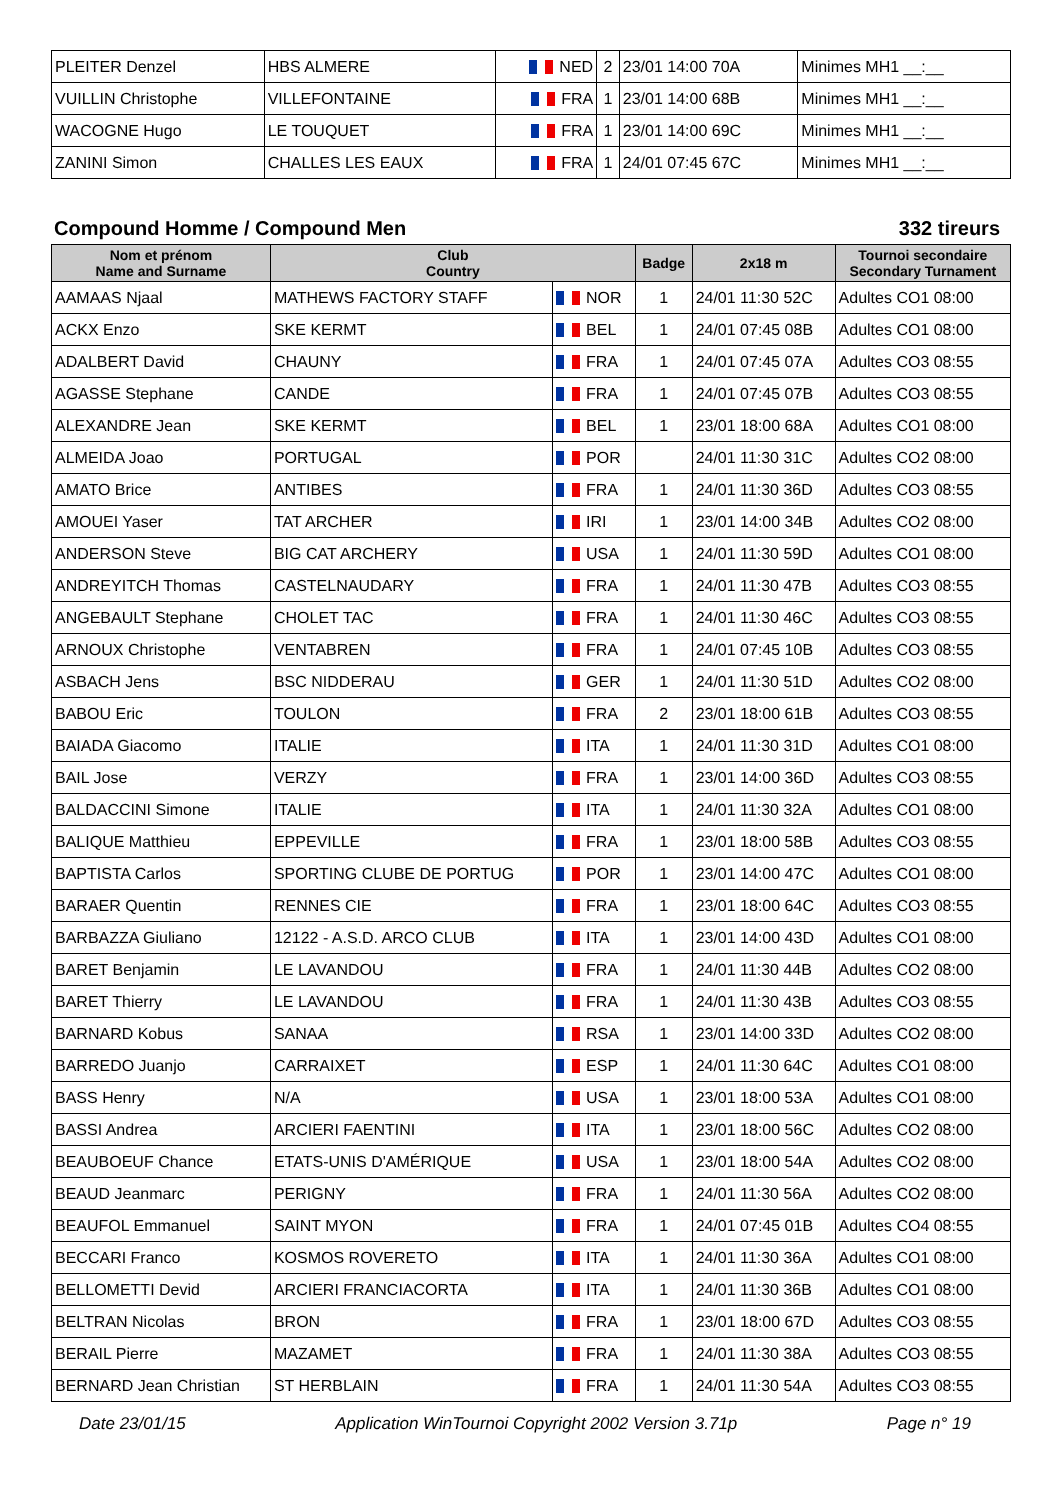| PLEITER Denzel | HBS ALMERE | NED | 2 | 23/01 14:00 70A | Minimes MH1 __:__ |
| VUILLIN Christophe | VILLEFONTAINE | FRA | 1 | 23/01 14:00 68B | Minimes MH1 __:__ |
| WACOGNE Hugo | LE TOUQUET | FRA | 1 | 23/01 14:00 69C | Minimes MH1 __:__ |
| ZANINI Simon | CHALLES LES EAUX | FRA | 1 | 24/01 07:45 67C | Minimes MH1 __:__ |
Compound Homme / Compound Men 332 tireurs
| Nom et prénom Name and Surname | Club Country | | Badge | 2x18 m | Tournoi secondaire Secondary Turnament |
| --- | --- | --- | --- | --- | --- |
| AAMAAS Njaal | MATHEWS FACTORY STAFF | NOR | 1 | 24/01 11:30 52C | Adultes CO1 08:00 |
| ACKX Enzo | SKE KERMT | BEL | 1 | 24/01 07:45 08B | Adultes CO1 08:00 |
| ADALBERT David | CHAUNY | FRA | 1 | 24/01 07:45 07A | Adultes CO3 08:55 |
| AGASSE Stephane | CANDE | FRA | 1 | 24/01 07:45 07B | Adultes CO3 08:55 |
| ALEXANDRE Jean | SKE KERMT | BEL | 1 | 23/01 18:00 68A | Adultes CO1 08:00 |
| ALMEIDA Joao | PORTUGAL | POR | | 24/01 11:30 31C | Adultes CO2 08:00 |
| AMATO Brice | ANTIBES | FRA | 1 | 24/01 11:30 36D | Adultes CO3 08:55 |
| AMOUEI Yaser | TAT ARCHER | IRI | 1 | 23/01 14:00 34B | Adultes CO2 08:00 |
| ANDERSON Steve | BIG CAT ARCHERY | USA | 1 | 24/01 11:30 59D | Adultes CO1 08:00 |
| ANDREYITCH Thomas | CASTELNAUDARY | FRA | 1 | 24/01 11:30 47B | Adultes CO3 08:55 |
| ANGEBAULT Stephane | CHOLET TAC | FRA | 1 | 24/01 11:30 46C | Adultes CO3 08:55 |
| ARNOUX Christophe | VENTABREN | FRA | 1 | 24/01 07:45 10B | Adultes CO3 08:55 |
| ASBACH Jens | BSC NIDDERAU | GER | 1 | 24/01 11:30 51D | Adultes CO2 08:00 |
| BABOU Eric | TOULON | FRA | 2 | 23/01 18:00 61B | Adultes CO3 08:55 |
| BAIADA Giacomo | ITALIE | ITA | 1 | 24/01 11:30 31D | Adultes CO1 08:00 |
| BAIL Jose | VERZY | FRA | 1 | 23/01 14:00 36D | Adultes CO3 08:55 |
| BALDACCINI Simone | ITALIE | ITA | 1 | 24/01 11:30 32A | Adultes CO1 08:00 |
| BALIQUE Matthieu | EPPEVILLE | FRA | 1 | 23/01 18:00 58B | Adultes CO3 08:55 |
| BAPTISTA Carlos | SPORTING CLUBE DE PORTUG | POR | 1 | 23/01 14:00 47C | Adultes CO1 08:00 |
| BARAER Quentin | RENNES CIE | FRA | 1 | 23/01 18:00 64C | Adultes CO3 08:55 |
| BARBAZZA Giuliano | 12122 - A.S.D. ARCO CLUB | ITA | 1 | 23/01 14:00 43D | Adultes CO1 08:00 |
| BARET Benjamin | LE LAVANDOU | FRA | 1 | 24/01 11:30 44B | Adultes CO2 08:00 |
| BARET Thierry | LE LAVANDOU | FRA | 1 | 24/01 11:30 43B | Adultes CO3 08:55 |
| BARNARD Kobus | SANAA | RSA | 1 | 23/01 14:00 33D | Adultes CO2 08:00 |
| BARREDO Juanjo | CARRAIXET | ESP | 1 | 24/01 11:30 64C | Adultes CO1 08:00 |
| BASS Henry | N/A | USA | 1 | 23/01 18:00 53A | Adultes CO1 08:00 |
| BASSI Andrea | ARCIERI FAENTINI | ITA | 1 | 23/01 18:00 56C | Adultes CO2 08:00 |
| BEAUBOEUF Chance | ETATS-UNIS D'AMÉRIQUE | USA | 1 | 23/01 18:00 54A | Adultes CO2 08:00 |
| BEAUD Jeanmarc | PERIGNY | FRA | 1 | 24/01 11:30 56A | Adultes CO2 08:00 |
| BEAUFOL Emmanuel | SAINT MYON | FRA | 1 | 24/01 07:45 01B | Adultes CO4 08:55 |
| BECCARI Franco | KOSMOS ROVERETO | ITA | 1 | 24/01 11:30 36A | Adultes CO1 08:00 |
| BELLOMETTI Devid | ARCIERI FRANCIACORTA | ITA | 1 | 24/01 11:30 36B | Adultes CO1 08:00 |
| BELTRAN Nicolas | BRON | FRA | 1 | 23/01 18:00 67D | Adultes CO3 08:55 |
| BERAIL Pierre | MAZAMET | FRA | 1 | 24/01 11:30 38A | Adultes CO3 08:55 |
| BERNARD Jean Christian | ST HERBLAIN | FRA | 1 | 24/01 11:30 54A | Adultes CO3 08:55 |
Date 23/01/15 Application WinTournoi Copyright 2002 Version 3.71p Page n° 19